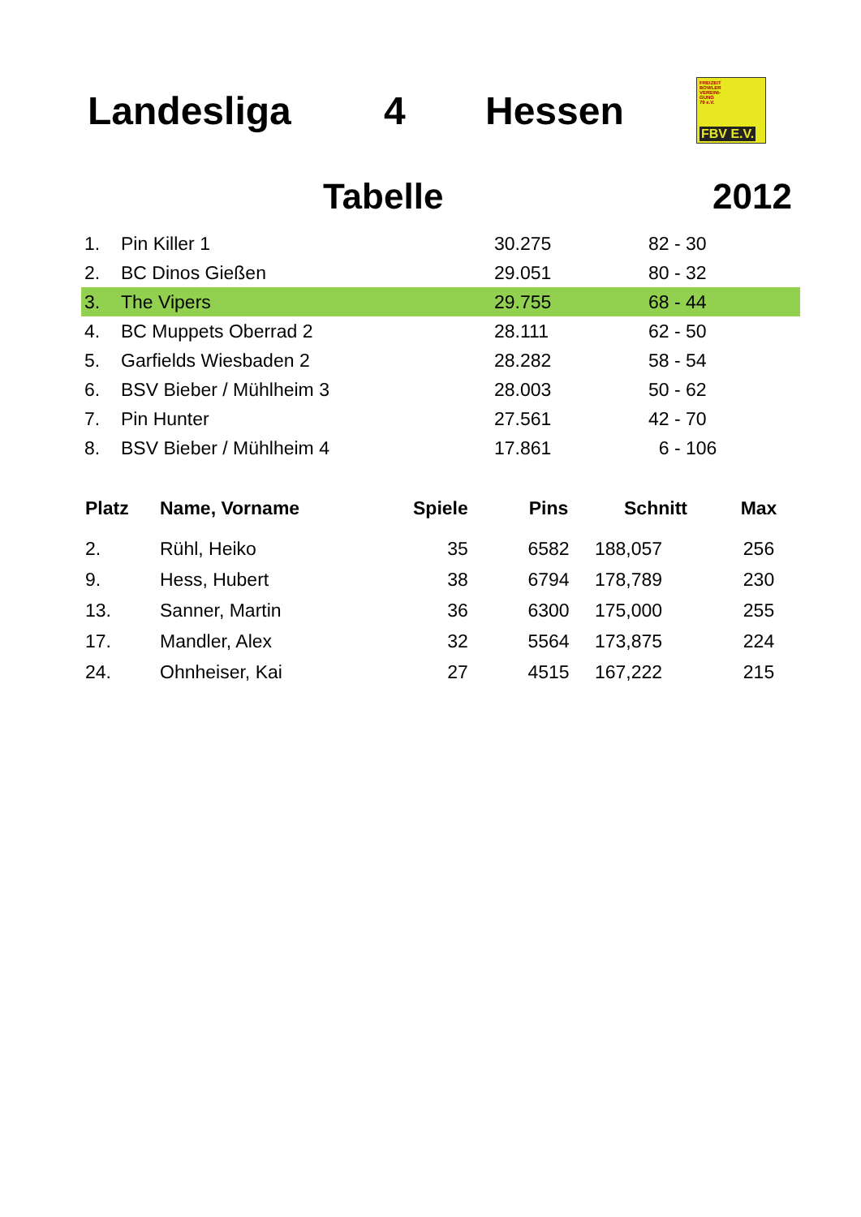Landesliga 4 Hessen
FREIZEIT
BOWLER
VEREINI-
GUNG
79 e.V.
FBV E.V.
Tabelle 2012
| 1. | Pin Killer 1 | 30.275 | 82 - 30 |
| 2. | BC Dinos Gießen | 29.051 | 80 - 32 |
| 3. | The Vipers | 29.755 | 68 - 44 |
| 4. | BC Muppets Oberrad 2 | 28.111 | 62 - 50 |
| 5. | Garfields Wiesbaden 2 | 28.282 | 58 - 54 |
| 6. | BSV Bieber / Mühlheim 3 | 28.003 | 50 - 62 |
| 7. | Pin Hunter | 27.561 | 42 - 70 |
| 8. | BSV Bieber / Mühlheim 4 | 17.861 | 6 - 106 |
| Platz | Name, Vorname | Spiele | Pins | Schnitt | Max |
| --- | --- | --- | --- | --- | --- |
| 2. | Rühl, Heiko | 35 | 6582 | 188,057 | 256 |
| 9. | Hess, Hubert | 38 | 6794 | 178,789 | 230 |
| 13. | Sanner, Martin | 36 | 6300 | 175,000 | 255 |
| 17. | Mandler, Alex | 32 | 5564 | 173,875 | 224 |
| 24. | Ohnheiser, Kai | 27 | 4515 | 167,222 | 215 |